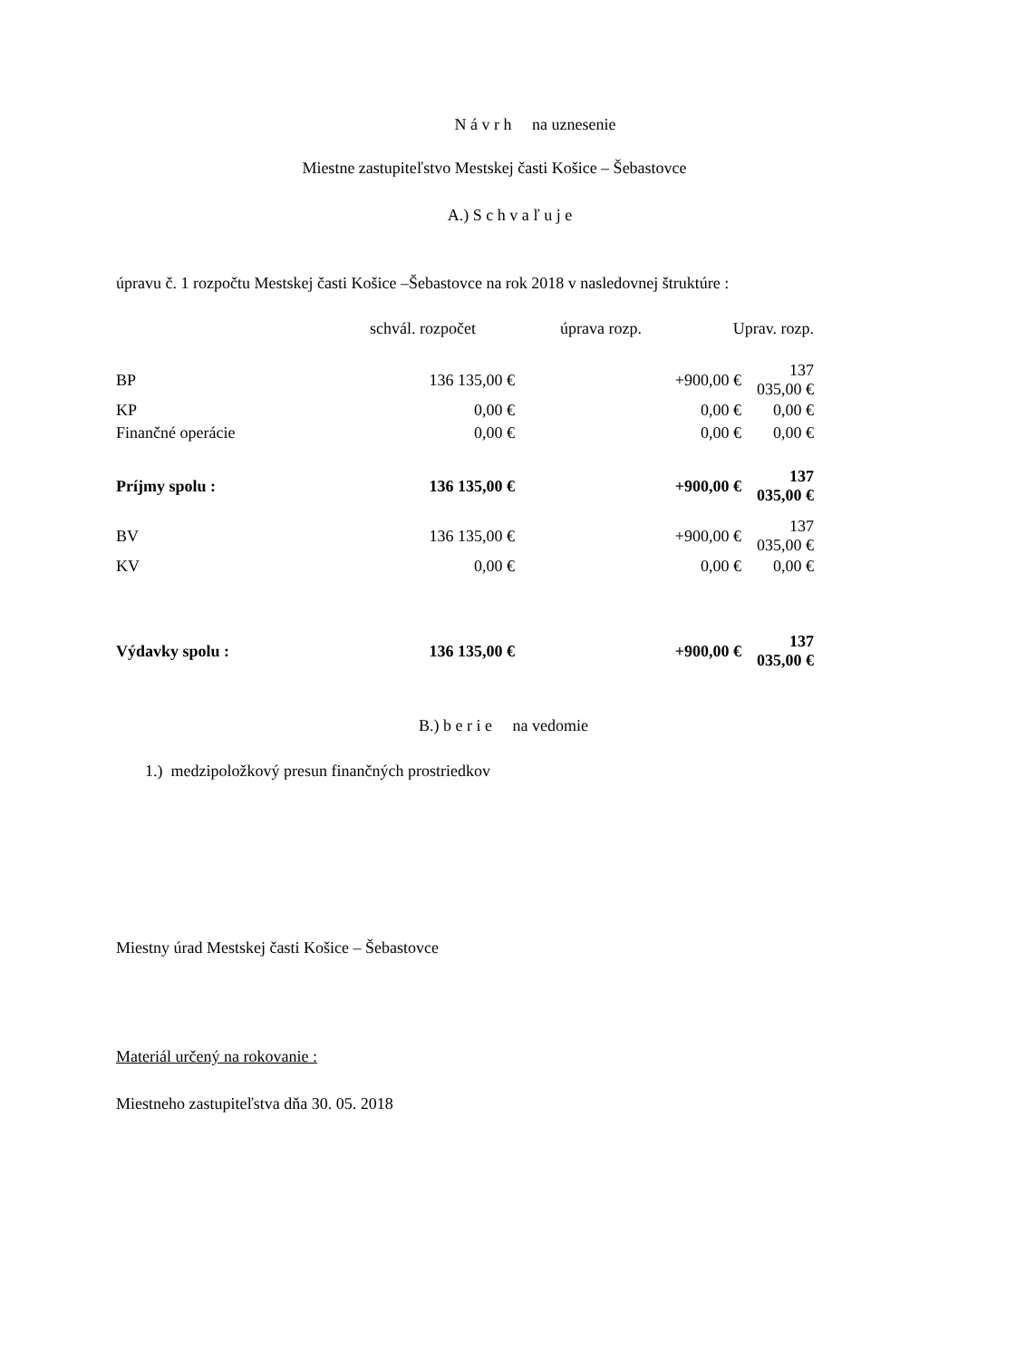N á v r h na uznesenie
Miestne zastupiteľstvo Mestskej časti Košice – Šebastovce
A.) S c h v a ľ u j e
úpravu č. 1 rozpočtu Mestskej časti Košice –Šebastovce na rok 2018 v nasledovnej štruktúre :
| | | schvál. rozpočet | úprava rozp. | Uprav. rozp. |
| BP | 136 135,00 € | +900,00 € | 137 035,00 € |
| KP | 0,00 € | 0,00 € | 0,00 € |
| Finančné operácie | 0,00 € | 0,00 € | 0,00 € |
| Príjmy spolu : | 136 135,00 € | +900,00 € | 137 035,00 € |
| BV | 136 135,00 € | +900,00 € | 137 035,00 € |
| KV | 0,00 € | 0,00 € | 0,00 € |
| Výdavky spolu : | 136 135,00 € | +900,00 € | 137 035,00 € |
B.) b e r i e na vedomie
1.) medzipoložkový presun finančných prostriedkov
Miestny úrad Mestskej časti Košice – Šebastovce
Materiál určený na rokovanie :
Miestneho zastupiteľstva dňa 30. 05. 2018